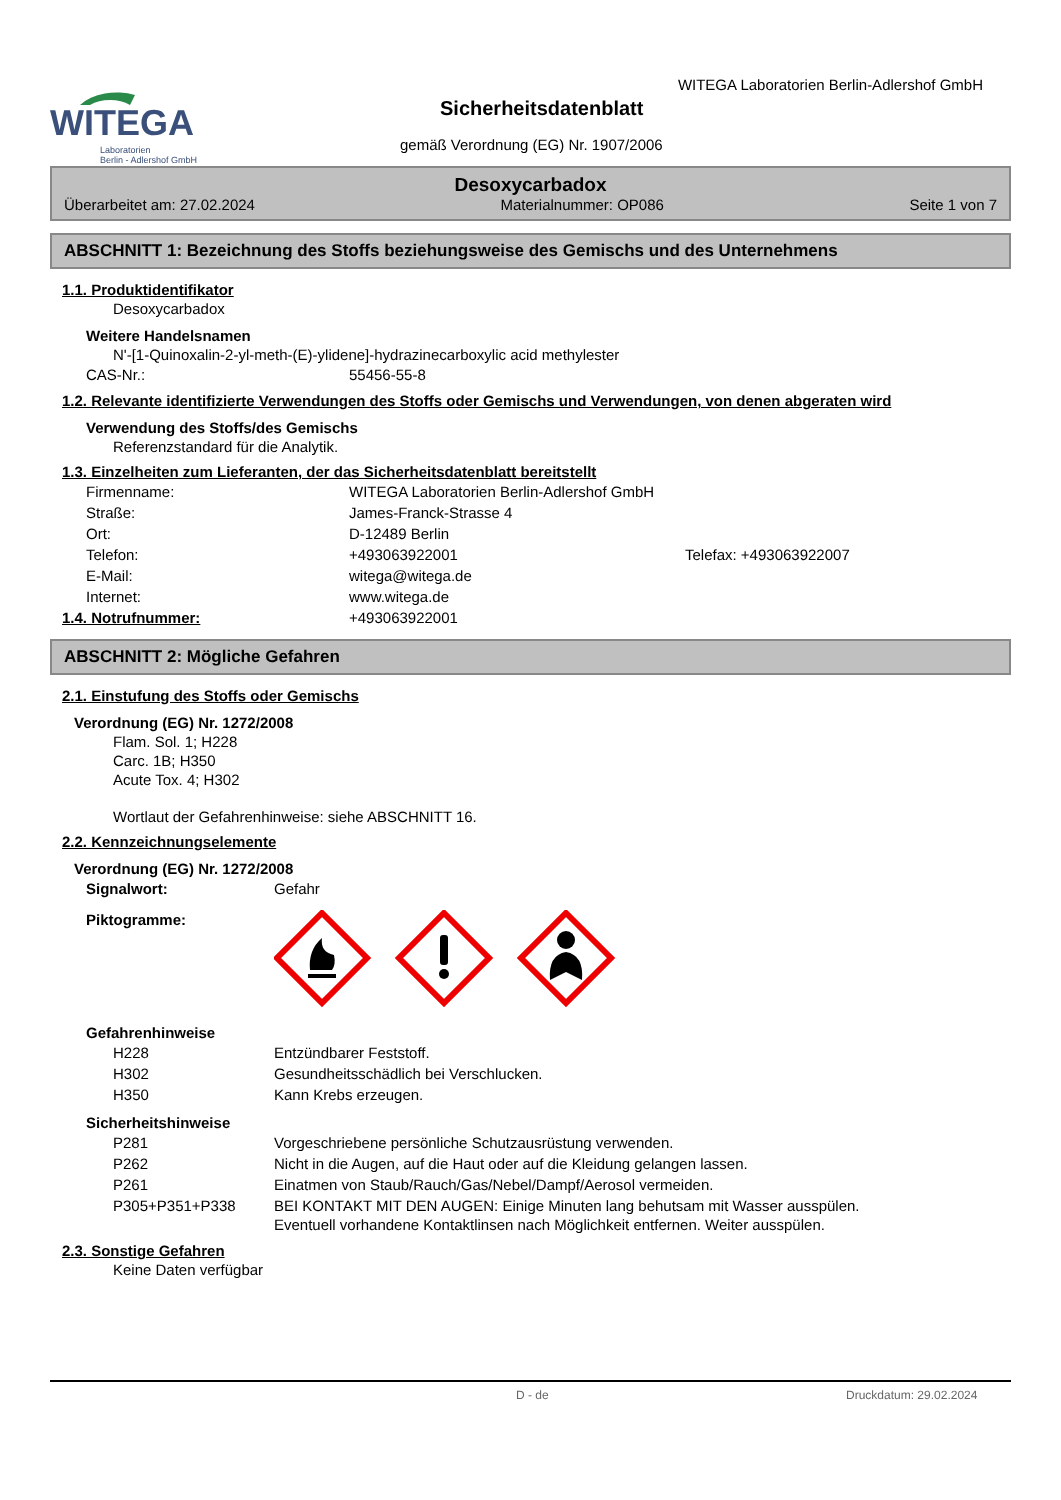WITEGA
Laboratorien
Berlin - Adlershof GmbH
WITEGA Laboratorien Berlin-Adlershof GmbH
Sicherheitsdatenblatt
gemäß Verordnung (EG) Nr. 1907/2006
Desoxycarbadox
Überarbeitet am: 27.02.2024 Materialnummer: OP086 Seite 1 von 7
ABSCHNITT 1: Bezeichnung des Stoffs beziehungsweise des Gemischs und des Unternehmens
1.1. Produktidentifikator
Desoxycarbadox
Weitere Handelsnamen
N'-[1-Quinoxalin-2-yl-meth-(E)-ylidene]-hydrazinecarboxylic acid methylester
CAS-Nr.: 55456-55-8
1.2. Relevante identifizierte Verwendungen des Stoffs oder Gemischs und Verwendungen, von denen abgeraten wird
Verwendung des Stoffs/des Gemischs
Referenzstandard für die Analytik.
1.3. Einzelheiten zum Lieferanten, der das Sicherheitsdatenblatt bereitstellt
Firmenname: WITEGA Laboratorien Berlin-Adlershof GmbH
Straße: James-Franck-Strasse 4
Ort: D-12489 Berlin
Telefon: +493063922001 Telefax: +493063922007
E-Mail: witega@witega.de
Internet: www.witega.de
1.4. Notrufnummer: +493063922001
ABSCHNITT 2: Mögliche Gefahren
2.1. Einstufung des Stoffs oder Gemischs
Verordnung (EG) Nr. 1272/2008
Flam. Sol. 1; H228
Carc. 1B; H350
Acute Tox. 4; H302
Wortlaut der Gefahrenhinweise: siehe ABSCHNITT 16.
2.2. Kennzeichnungselemente
Verordnung (EG) Nr. 1272/2008
Signalwort: Gefahr
Piktogramme:
Gefahrenhinweise
H228 Entzündbarer Feststoff.
H302 Gesundheitsschädlich bei Verschlucken.
H350 Kann Krebs erzeugen.
Sicherheitshinweise
P281 Vorgeschriebene persönliche Schutzausrüstung verwenden.
P262 Nicht in die Augen, auf die Haut oder auf die Kleidung gelangen lassen.
P261 Einatmen von Staub/Rauch/Gas/Nebel/Dampf/Aerosol vermeiden.
P305+P351+P338 BEI KONTAKT MIT DEN AUGEN: Einige Minuten lang behutsam mit Wasser ausspülen.
Eventuell vorhandene Kontaktlinsen nach Möglichkeit entfernen. Weiter ausspülen.
2.3. Sonstige Gefahren
Keine Daten verfügbar
D - de Druckdatum: 29.02.2024